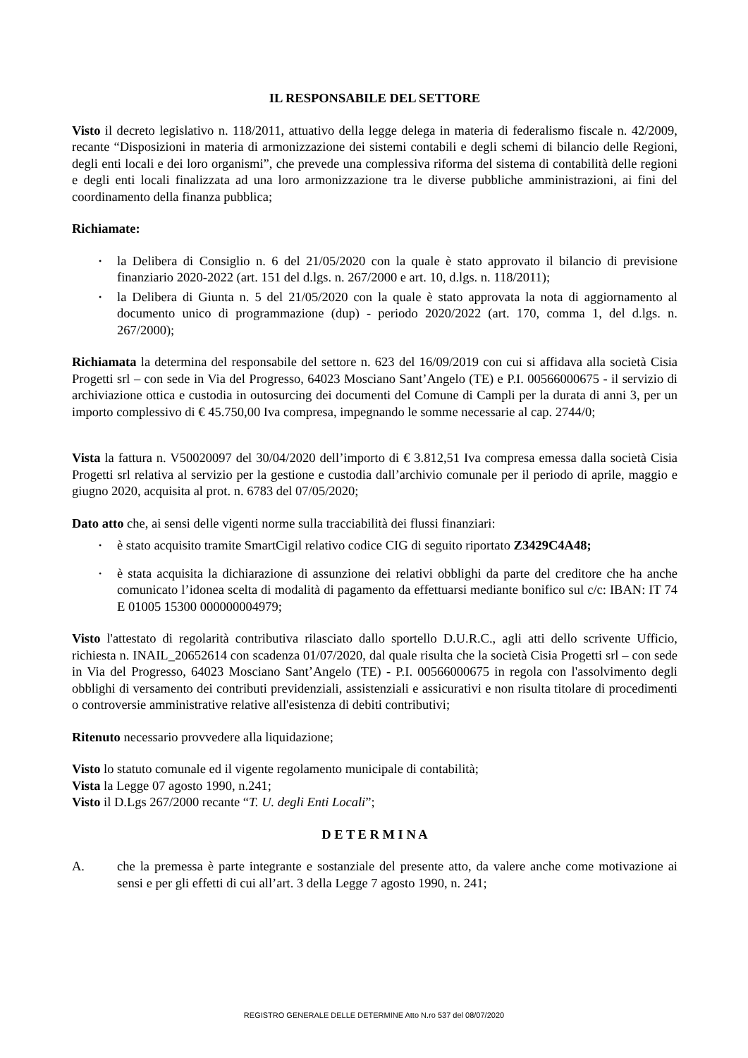IL RESPONSABILE DEL SETTORE
Visto il decreto legislativo n. 118/2011, attuativo della legge delega in materia di federalismo fiscale n. 42/2009, recante “Disposizioni in materia di armonizzazione dei sistemi contabili e degli schemi di bilancio delle Regioni, degli enti locali e dei loro organismi”, che prevede una complessiva riforma del sistema di contabilità delle regioni e degli enti locali finalizzata ad una loro armonizzazione tra le diverse pubbliche amministrazioni, ai fini del coordinamento della finanza pubblica;
Richiamate:
• la Delibera di Consiglio n. 6 del 21/05/2020 con la quale è stato approvato il bilancio di previsione finanziario 2020-2022 (art. 151 del d.lgs. n. 267/2000 e art. 10, d.lgs. n. 118/2011);
• la Delibera di Giunta n. 5 del 21/05/2020 con la quale è stato approvata la nota di aggiornamento al documento unico di programmazione (dup) - periodo 2020/2022 (art. 170, comma 1, del d.lgs. n. 267/2000);
Richiamata la determina del responsabile del settore n. 623 del 16/09/2019 con cui si affidava alla società Cisia Progetti srl – con sede in Via del Progresso, 64023 Mosciano Sant’Angelo (TE) e P.I. 00566000675 - il servizio di archiviazione ottica e custodia in outosurcing dei documenti del Comune di Campli per la durata di anni 3, per un importo complessivo di € 45.750,00 Iva compresa, impegnando le somme necessarie al cap. 2744/0;
Vista la fattura n. V50020097 del 30/04/2020 dell’importo di € 3.812,51 Iva compresa emessa dalla società Cisia Progetti srl relativa al servizio per la gestione e custodia dall’archivio comunale per il periodo di aprile, maggio e giugno 2020, acquisita al prot. n. 6783 del 07/05/2020;
Dato atto che, ai sensi delle vigenti norme sulla tracciabilità dei flussi finanziari:
• è stato acquisito tramite SmartCigil relativo codice CIG di seguito riportato Z3429C4A48;
• è stata acquisita la dichiarazione di assunzione dei relativi obblighi da parte del creditore che ha anche comunicato l’idonea scelta di modalità di pagamento da effettuarsi mediante bonifico sul c/c: IBAN: IT 74 E 01005 15300 000000004979;
Visto l'attestato di regolarità contributiva rilasciato dallo sportello D.U.R.C., agli atti dello scrivente Ufficio, richiesta n. INAIL_20652614 con scadenza 01/07/2020, dal quale risulta che la società Cisia Progetti srl – con sede in Via del Progresso, 64023 Mosciano Sant’Angelo (TE) - P.I. 00566000675 in regola con l'assolvimento degli obblighi di versamento dei contributi previdenziali, assistenziali e assicurativi e non risulta titolare di procedimenti o controversie amministrative relative all'esistenza di debiti contributivi;
Ritenuto necessario provvedere alla liquidazione;
Visto lo statuto comunale ed il vigente regolamento municipale di contabilità;
Vista la Legge 07 agosto 1990, n.241;
Visto il D.Lgs 267/2000 recante “T. U. degli Enti Locali”;
D E T E R M I N A
A. che la premessa è parte integrante e sostanziale del presente atto, da valere anche come motivazione ai sensi e per gli effetti di cui all’art. 3 della Legge 7 agosto 1990, n. 241;
REGISTRO GENERALE DELLE DETERMINE Atto N.ro 537 del 08/07/2020